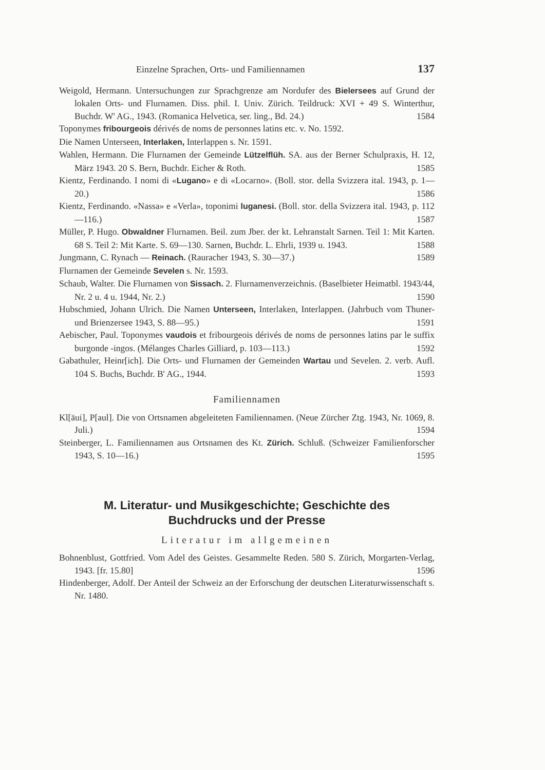Einzelne Sprachen, Orts- und Familiennamen 137
Weigold, Hermann. Untersuchungen zur Sprachgrenze am Nordufer des Bielersees auf Grund der lokalen Orts- und Flurnamen. Diss. phil. I. Univ. Zürich. Teildruck: XVI + 49 S. Winterthur, Buchdr. W' AG., 1943. (Romanica Helvetica, ser. ling., Bd. 24.) 1584
Toponymes fribourgeois dérivés de noms de personnes latins etc. v. No. 1592.
Die Namen Unterseen, Interlaken, Interlappen s. Nr. 1591.
Wahlen, Hermann. Die Flurnamen der Gemeinde Lützelflüh. SA. aus der Berner Schulpraxis, H. 12, März 1943. 20 S. Bern, Buchdr. Eicher & Roth. 1585
Kientz, Ferdinando. I nomi di «Lugano» e di «Locarno». (Boll. stor. della Svizzera ital. 1943, p. 1—20.) 1586
Kientz, Ferdinando. «Nassa» e «Verla», toponimi luganesi. (Boll. stor. della Svizzera ital. 1943, p. 112—116.) 1587
Müller, P. Hugo. Obwaldner Flurnamen. Beil. zum Jber. der kt. Lehranstalt Sarnen. Teil 1: Mit Karten. 68 S. Teil 2: Mit Karte. S. 69—130. Sarnen, Buchdr. L. Ehrli, 1939 u. 1943. 1588
Jungmann, C. Rynach — Reinach. (Rauracher 1943, S. 30—37.) 1589
Flurnamen der Gemeinde Sevelen s. Nr. 1593.
Schaub, Walter. Die Flurnamen von Sissach. 2. Flurnamenverzeichnis. (Baselbieter Heimatbl. 1943/44, Nr. 2 u. 4 u. 1944, Nr. 2.) 1590
Hubschmied, Johann Ulrich. Die Namen Unterseen, Interlaken, Interlappen. (Jahrbuch vom Thuner- und Brienzersee 1943, S. 88—95.) 1591
Aebischer, Paul. Toponymes vaudois et fribourgeois dérivés de noms de personnes latins par le suffix burgonde -ingos. (Mélanges Charles Gilliard, p. 103—113.) 1592
Gabathuler, Heinr[ich]. Die Orts- und Flurnamen der Gemeinden Wartau und Sevelen. 2. verb. Aufl. 104 S. Buchs, Buchdr. B' AG., 1944. 1593
Familiennamen
Kl[äui], P[aul]. Die von Ortsnamen abgeleiteten Familiennamen. (Neue Zürcher Ztg. 1943, Nr. 1069, 8. Juli.) 1594
Steinberger, L. Familiennamen aus Ortsnamen des Kt. Zürich. Schluß. (Schweizer Familienforscher 1943, S. 10—16.) 1595
M. Literatur- und Musikgeschichte; Geschichte des
Buchdrucks und der Presse
Literatur im allgemeinen
Bohnenblust, Gottfried. Vom Adel des Geistes. Gesammelte Reden. 580 S. Zürich, Morgarten-Verlag, 1943. [fr. 15.80] 1596
Hindenberger, Adolf. Der Anteil der Schweiz an der Erforschung der deutschen Literaturwissenschaft s. Nr. 1480.